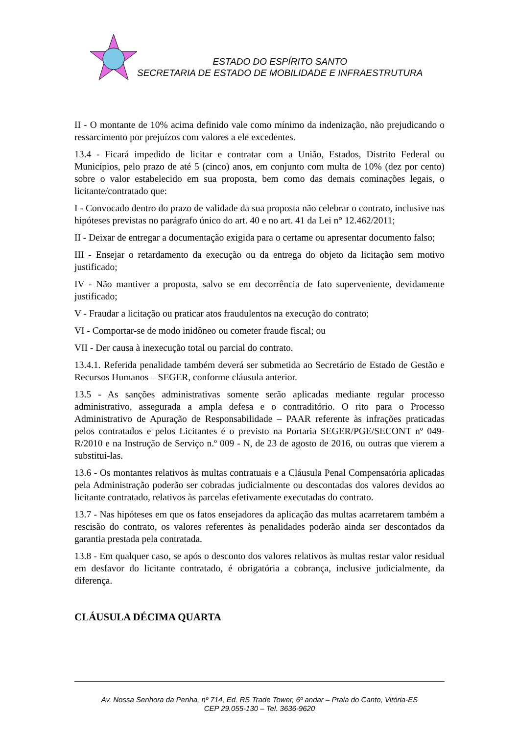ESTADO DO ESPÍRITO SANTO
SECRETARIA DE ESTADO DE MOBILIDADE E INFRAESTRUTURA
II - O montante de 10% acima definido vale como mínimo da indenização, não prejudicando o ressarcimento por prejuízos com valores a ele excedentes.
13.4 - Ficará impedido de licitar e contratar com a União, Estados, Distrito Federal ou Municípios, pelo prazo de até 5 (cinco) anos, em conjunto com multa de 10% (dez por cento) sobre o valor estabelecido em sua proposta, bem como das demais cominações legais, o licitante/contratado que:
I - Convocado dentro do prazo de validade da sua proposta não celebrar o contrato, inclusive nas hipóteses previstas no parágrafo único do art. 40 e no art. 41 da Lei n° 12.462/2011;
II - Deixar de entregar a documentação exigida para o certame ou apresentar documento falso;
III - Ensejar o retardamento da execução ou da entrega do objeto da licitação sem motivo justificado;
IV - Não mantiver a proposta, salvo se em decorrência de fato superveniente, devidamente justificado;
V - Fraudar a licitação ou praticar atos fraudulentos na execução do contrato;
VI - Comportar-se de modo inidôneo ou cometer fraude fiscal; ou
VII - Der causa à inexecução total ou parcial do contrato.
13.4.1. Referida penalidade também deverá ser submetida ao Secretário de Estado de Gestão e Recursos Humanos – SEGER, conforme cláusula anterior.
13.5 - As sanções administrativas somente serão aplicadas mediante regular processo administrativo, assegurada a ampla defesa e o contraditório. O rito para o Processo Administrativo de Apuração de Responsabilidade – PAAR referente às infrações praticadas pelos contratados e pelos Licitantes é o previsto na Portaria SEGER/PGE/SECONT nº 049-R/2010 e na Instrução de Serviço n.º 009 - N, de 23 de agosto de 2016, ou outras que vierem a substitui-las.
13.6 - Os montantes relativos às multas contratuais e a Cláusula Penal Compensatória aplicadas pela Administração poderão ser cobradas judicialmente ou descontadas dos valores devidos ao licitante contratado, relativos às parcelas efetivamente executadas do contrato.
13.7 - Nas hipóteses em que os fatos ensejadores da aplicação das multas acarretarem também a rescisão do contrato, os valores referentes às penalidades poderão ainda ser descontados da garantia prestada pela contratada.
13.8 - Em qualquer caso, se após o desconto dos valores relativos às multas restar valor residual em desfavor do licitante contratado, é obrigatória a cobrança, inclusive judicialmente, da diferença.
CLÁUSULA DÉCIMA QUARTA
Av. Nossa Senhora da Penha, nº 714, Ed. RS Trade Tower, 6º andar – Praia do Canto, Vitória-ES
CEP 29.055-130 – Tel. 3636-9620